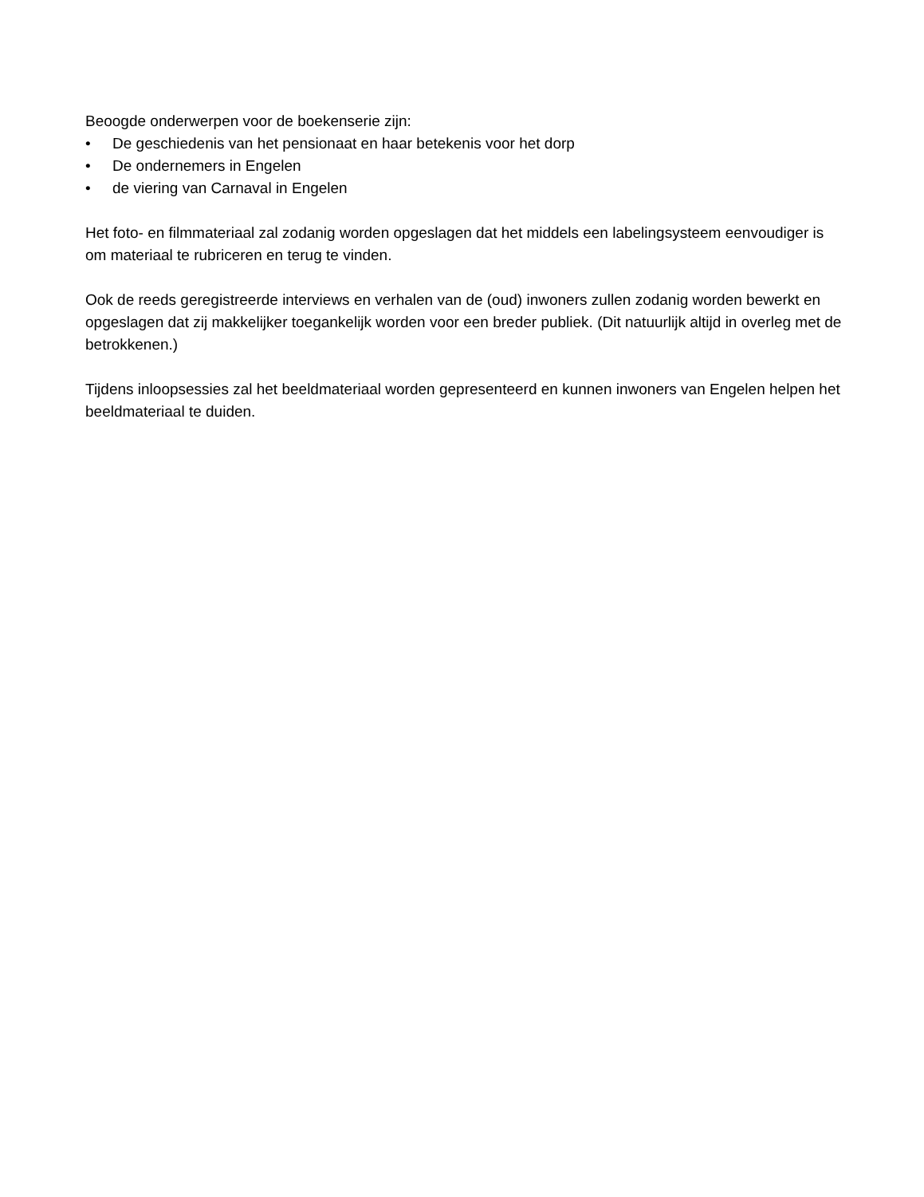Beoogde onderwerpen voor de boekenserie zijn:
• De geschiedenis van het pensionaat en haar betekenis voor het dorp
• De ondernemers in Engelen
• de viering van Carnaval in Engelen
Het foto- en filmmateriaal zal zodanig worden opgeslagen dat het middels een labelingsysteem eenvoudiger is om materiaal te rubriceren en terug te vinden.
Ook de reeds geregistreerde interviews en verhalen van de (oud) inwoners zullen zodanig worden bewerkt en opgeslagen dat zij makkelijker toegankelijk worden voor een breder publiek. (Dit natuurlijk altijd in overleg met de betrokkenen.)
Tijdens inloopsessies zal het beeldmateriaal worden gepresenteerd en kunnen inwoners van Engelen helpen het beeldmateriaal te duiden.